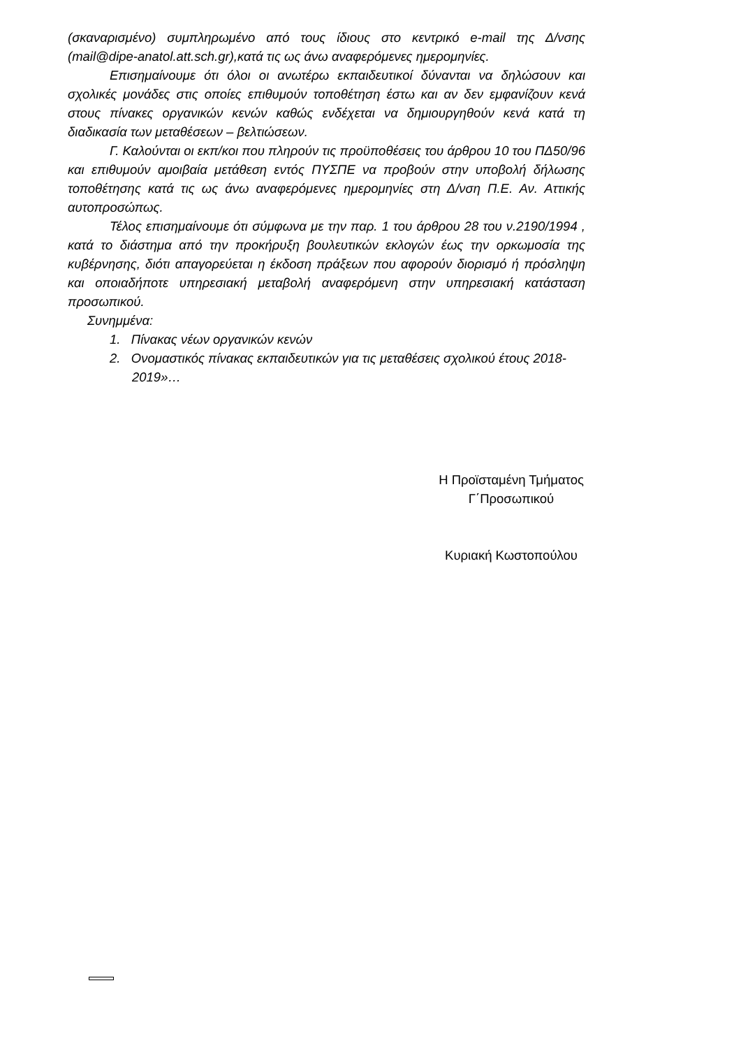(σκαναρισμένο) συμπληρωμένο από τους ίδιους στο κεντρικό e-mail της Δ/νσης (mail@dipe-anatol.att.sch.gr),κατά τις ως άνω αναφερόμενες ημερομηνίες.
Επισημαίνουμε ότι όλοι οι ανωτέρω εκπαιδευτικοί δύνανται να δηλώσουν και σχολικές μονάδες στις οποίες επιθυμούν τοποθέτηση έστω και αν δεν εμφανίζουν κενά στους πίνακες οργανικών κενών καθώς ενδέχεται να δημιουργηθούν κενά κατά τη διαδικασία των μεταθέσεων – βελτιώσεων.
Γ. Καλούνται οι εκπ/κοι που πληρούν τις προϋποθέσεις του άρθρου 10 του ΠΔ50/96 και επιθυμούν αμοιβαία μετάθεση εντός ΠΥΣΠΕ να προβούν στην υποβολή δήλωσης τοποθέτησης κατά τις ως άνω αναφερόμενες ημερομηνίες στη Δ/νση Π.Ε. Αν. Αττικής αυτοπροσώπως.
Τέλος επισημαίνουμε ότι σύμφωνα με την παρ. 1 του άρθρου 28 του ν.2190/1994 , κατά το διάστημα από την προκήρυξη βουλευτικών εκλογών έως την ορκωμοσία της κυβέρνησης, διότι απαγορεύεται η έκδοση πράξεων που αφορούν διορισμό ή πρόσληψη και οποιαδήποτε υπηρεσιακή μεταβολή αναφερόμενη στην υπηρεσιακή κατάσταση προσωπικού.
Συνημμένα:
1. Πίνακας νέων οργανικών κενών
2. Ονομαστικός πίνακας εκπαιδευτικών για τις μεταθέσεις σχολικού έτους 2018-2019»…
Η Προϊσταμένη Τμήματος
Γ΄Προσωπικού
Κυριακή Κωστοπούλου